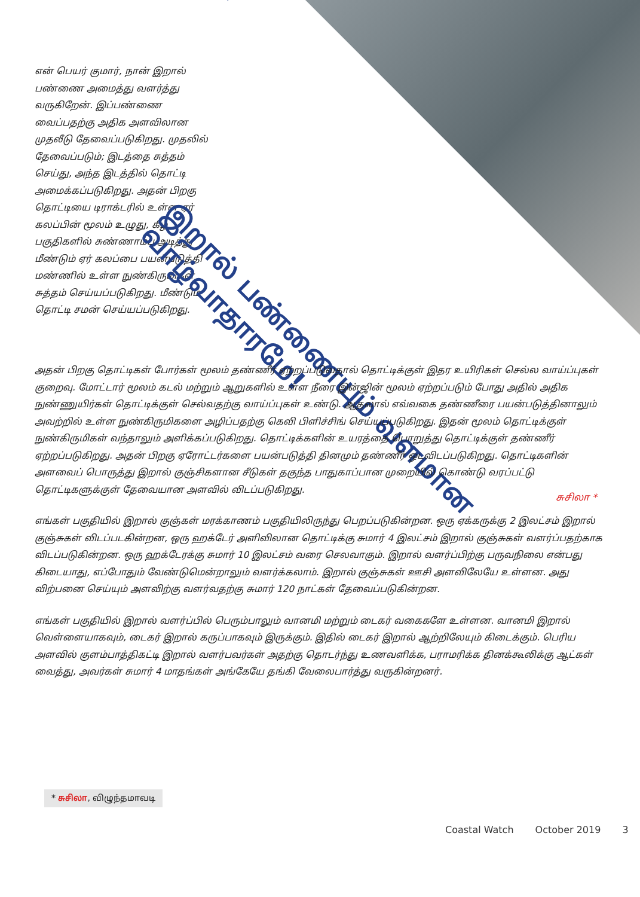என் பெயர் குமார், நான் இறால் பண்ணை அமைத்து வளர்த்து வருகிறேன். இப்பண்ணை வைப்பதற்கு அதிக அளவிலான முதலீடு தேவைப்படுகிறது. முதலில் தேவைப்படும்; இடத்தை சுத்தம் செய்து, அந்த இடத்தில் தொட்டி அமைக்கப்படுகிறது. அதன் பிறகு தொட்டியை டிராக்டரில் உள்ள ஏர் கலப்பின் மூலம் உழுது, கீழ் பகுதிகளில் சுண்ணாம்பு அடித்து மீண்டும் ஏர் கலப்பை பயன்படுத்தி மண்ணில் உள்ள நுண்கிருமிகள் சுத்தம் செய்யப்படுகிறது. மீண்டும் தொட்டி சமன் செய்யப்படுகிறது.
இறால் பண்ணையும் வளமான வாழ்வாதாரமே!
அதன் பிறகு தொட்டிகள் போர்கள் மூலம் தண்ணீர் ஏற்றப்படுவதால் தொட்டிக்குள் இதர உயிரிகள் செல்ல வாய்ப்புகள் குறைவு. மோட்டார் மூலம் கடல் மற்றும் ஆறுகளில் உள்ள நீரை இன்ஜின் மூலம் ஏற்றப்படும் போது அதில் அதிக நுண்ணுயிர்கள் தொட்டிக்குள் செல்வதற்கு வாய்ப்புகள் உண்டு. ஆதலால் எவ்வகை தண்ணீரை பயன்படுத்தினாலும் அவற்றில் உள்ள நுண்கிருமிகளை அழிப்பதற்கு கெவி பிளிச்சிங் செய்யப்படுகிறது. இதன் மூலம் தொட்டிக்குள் நுண்கிருமிகள் வந்தாலும் அளிக்கப்படுகிறது. தொட்டிக்களின் உயரத்தை பொறுத்து தொட்டிக்குள் தண்ணீர் ஏற்றப்படுகிறது. அதன் பிறகு ஏரோட்டர்களை பயன்படுத்தி தினமும் தண்ணீர் ஒடவிடப்படுகிறது. தொட்டிகளின் அளவைப் பொருத்து இறால் குஞ்சிகளான சீடுகள் தகுந்த பாதுகாப்பான முறையில் கொண்டு வரப்பட்டு தொட்டிகளுக்குள் தேவையான அளவில் விடப்படுகிறது.
எங்கள் பகுதியில் இறால் குஞ்கள் மரக்காணம் பகுதியிலிருந்து பெறப்படுகின்றன. ஒரு ஏக்கருக்கு 2 இலட்சம் இறால் குஞ்சுகள் விடப்படகின்றன, ஒரு ஹக்டேர் அளிவிலான தொட்டிக்கு சுமார் 4 இலட்சம் இறால் குஞ்சுகள் வளர்ப்பதற்காக விடப்படுகின்றன. ஒரு ஹக்டேரக்கு சுமார் 10 இலட்சம் வரை செலவாகும். இறால் வளர்ப்பிற்கு பருவநிலை என்பது கிடையாது, எப்போதும் வேண்டுமென்றாலும் வளர்க்கலாம். இறால் குஞ்சுகள் ஊசி அளவிலேயே உள்ளன. அது விற்பனை செய்யும் அளவிற்கு வளர்வதற்கு சுமார் 120 நாட்கள் தேவைப்படுகின்றன.
எங்கள் பகுதியில் இறால் வளர்ப்பில் பெரும்பாலும் வானமி மற்றும் டைகர் வகைகளே உள்ளன. வானமி இறால் வெள்ளையாகவும், டைகர் இறால் கருப்பாகவும் இருக்கும். இதில் டைகர் இறால் ஆற்றிலேயும் கிடைக்கும். பெரிய அளவில் குளம்பாத்திகட்டி இறால் வளர்பவர்கள் அதற்கு தொடர்ந்து உணவளிக்க, பராமரிக்க தினக்கூலிக்கு ஆட்கள் வைத்து, அவர்கள் சுமார் 4 மாதங்கள் அங்கேயே தங்கி வேலைபார்த்து வருகின்றனர்.
சுசிலா *
* சுசிலா, விழுந்தமாவடி
Coastal Watch October 2019 3